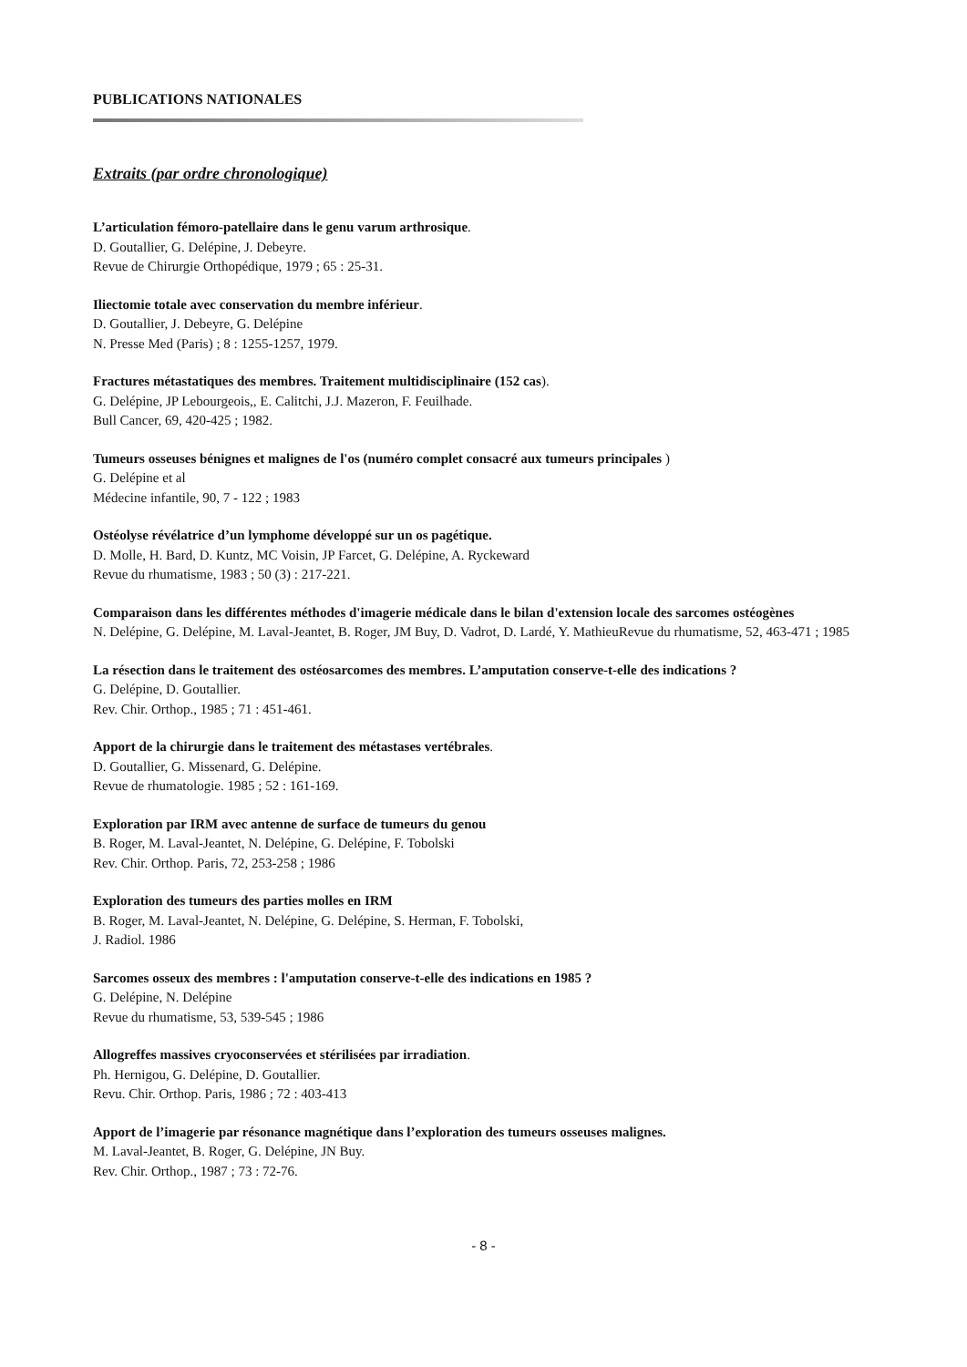PUBLICATIONS NATIONALES
Extraits (par ordre chronologique)
L’articulation fémoro-patellaire dans le genu varum arthrosique.
D. Goutallier, G. Delépine, J. Debeyre.
Revue de Chirurgie Orthopédique, 1979 ; 65 : 25-31.
Iliectomie totale avec conservation du membre inférieur.
D. Goutallier, J. Debeyre, G. Delépine
N. Presse Med (Paris) ; 8 : 1255-1257, 1979.
Fractures métastatiques des membres. Traitement multidisciplinaire (152 cas).
G. Delépine, JP Lebourgeois,, E. Calitchi, J.J. Mazeron, F. Feuilhade.
Bull Cancer, 69, 420-425 ; 1982.
Tumeurs osseuses bénignes et malignes de l'os (numéro complet consacré aux tumeurs principales )
G. Delépine et al
Médecine infantile, 90, 7 - 122 ; 1983
Ostéolyse révélatrice d’un lymphome développé sur un os pagétique.
D. Molle, H. Bard, D. Kuntz, MC Voisin, JP Farcet, G. Delépine, A. Ryckeward
Revue du rhumatisme, 1983 ; 50 (3) : 217-221.
Comparaison dans les différentes méthodes d'imagerie médicale dans le bilan d'extension locale des sarcomes ostéogènes
N. Delépine, G. Delépine, M. Laval-Jeantet, B. Roger, JM Buy, D. Vadrot, D. Lardé, Y. MathieuRevue du rhumatisme, 52, 463-471 ; 1985
La résection dans le traitement des ostéosarcomes des membres. L’amputation conserve-t-elle des indications ?
G. Delépine, D. Goutallier.
Rev. Chir. Orthop., 1985 ; 71 : 451-461.
Apport de la chirurgie dans le traitement des métastases vertébrales.
D. Goutallier, G. Missenard, G. Delépine.
Revue de rhumatologie. 1985 ; 52 : 161-169.
Exploration par IRM avec antenne de surface de tumeurs du genou
B. Roger, M. Laval-Jeantet, N. Delépine, G. Delépine, F. Tobolski
Rev. Chir. Orthop. Paris, 72, 253-258 ; 1986
Exploration des tumeurs des parties molles en IRM
B. Roger, M. Laval-Jeantet, N. Delépine, G. Delépine, S. Herman, F. Tobolski,
J. Radiol. 1986
Sarcomes osseux des membres : l'amputation conserve-t-elle des indications en 1985 ?
G. Delépine, N. Delépine
Revue du rhumatisme, 53, 539-545 ; 1986
Allogreffes massives cryoconservées et stérilisées par irradiation.
Ph. Hernigou, G. Delépine, D. Goutallier.
Revu. Chir. Orthop. Paris, 1986 ; 72 : 403-413
Apport de l’imagerie par résonance magnétique dans l’exploration des tumeurs osseuses malignes.
M. Laval-Jeantet, B. Roger, G. Delépine, JN Buy.
Rev. Chir. Orthop., 1987 ; 73 : 72-76.
- 8 -